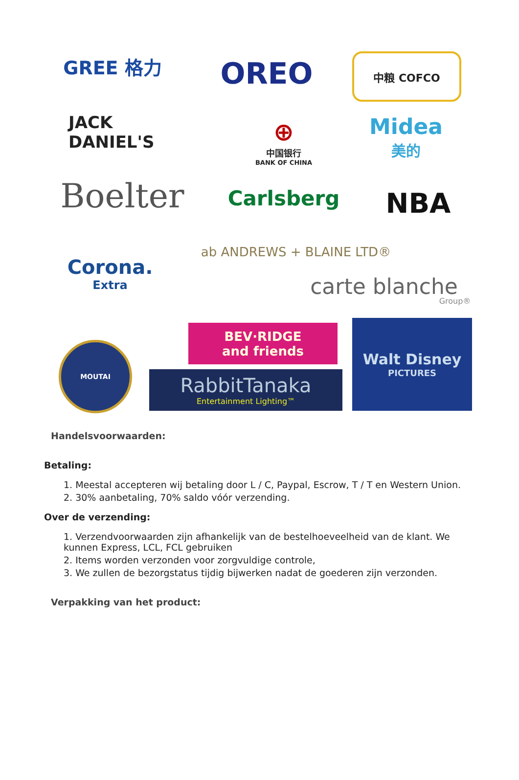GREE 格力 OREO 中粮 COFCO
JACK DANIEL'S
⊕
中国银行
BANK OF CHINA
Midea
美的
Boelter
Carlsberg
NBA
Corona.
Extra
ab ANDREWS + BLAINE LTD®
carte blanche
Group®
BEV·RIDGE
and friends
Walt Disney
PICTURES
MOUTAI
RabbitTanaka
Entertainment Lighting™
Handelsvoorwaarden:
Betaling:
1. Meestal accepteren wij betaling door L / C, Paypal, Escrow, T / T en Western Union.
2. 30% aanbetaling, 70% saldo vóór verzending.
Over de verzending:
1. Verzendvoorwaarden zijn afhankelijk van de bestelhoeveelheid van de klant. We kunnen Express, LCL, FCL gebruiken
2. Items worden verzonden voor zorgvuldige controle,
3. We zullen de bezorgstatus tijdig bijwerken nadat de goederen zijn verzonden.
Verpakking van het product: